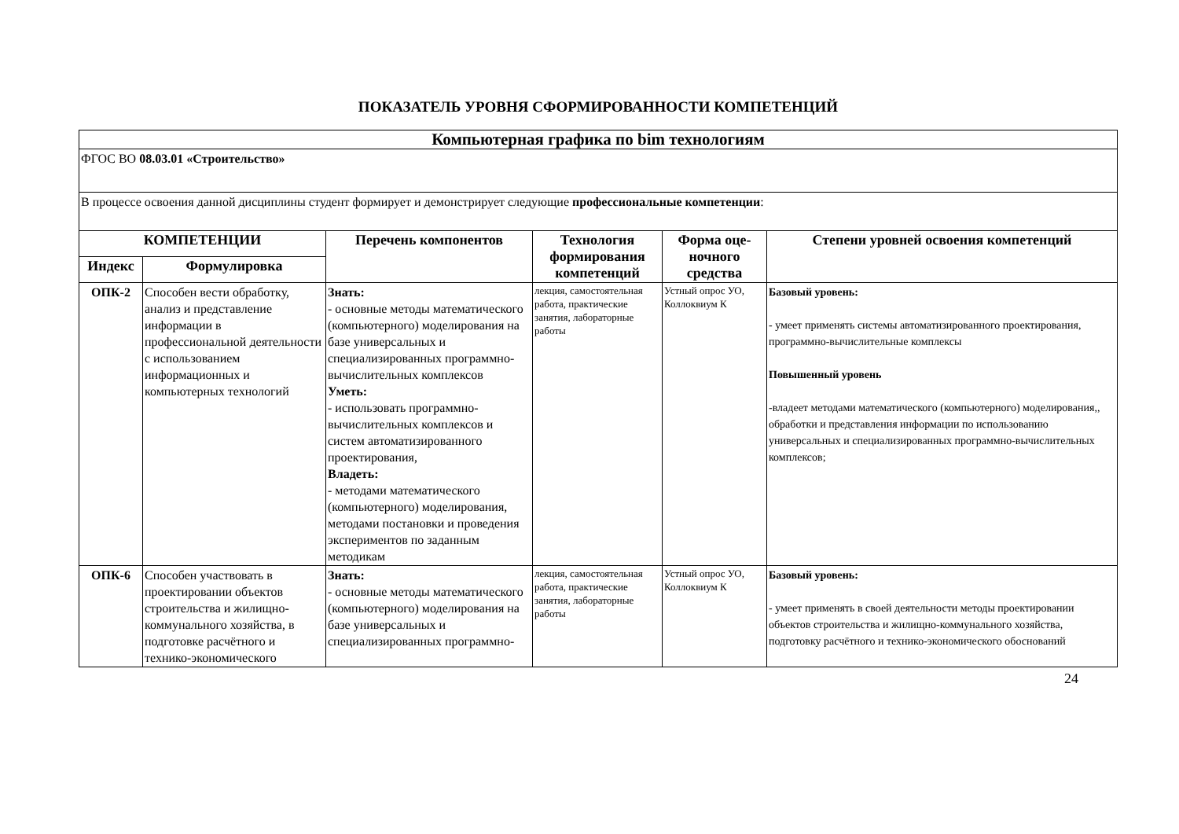ПОКАЗАТЕЛЬ УРОВНЯ СФОРМИРОВАННОСТИ КОМПЕТЕНЦИЙ
| Компьютерная графика по bim технологиям | | | | | |
| ФГОС ВО 08.03.01 «Строительство» | | | | | |
| В процессе освоения данной дисциплины студент формирует и демонстрирует следующие профессиональные компетенции : | | | | | |
| КОМПЕТЕНЦИИ | | Перечень компонентов | Технология формирования компетенций | Форма оце-ночного средства | Степени уровней освоения компетенций |
| Индекс | Формулировка | | | | |
| ОПК-2 | Способен вести обработку, анализ и представление информации в профессиональной деятельности с использованием информационных и компьютерных технологий | Знать: - основные методы математического (компьютерного) моделирования на базе универсальных и специализированных программно-вычислительных комплексов Уметь: - использовать программно-вычислительных комплексов и систем автоматизированного проектирования, Владеть: - методами математического (компьютерного) моделирования, методами постановки и проведения экспериментов по заданным методикам | лекция, самостоятельная работа, практические занятия, лабораторные работы | Устный опрос УО, Коллоквиум К | Базовый уровень: - умеет применять системы автоматизированного проектирования, программно-вычислительные комплексы Повышенный уровень -владеет методами математического (компьютерного) моделирования,, обработки и представления информации по использованию универсальных и специализированных программно-вычислительных комплексов; |
| ОПК-6 | Способен участвовать в проектировании объектов строительства и жилищно-коммунального хозяйства, в подготовке расчётного и технико-экономического | Знать: - основные методы математического (компьютерного) моделирования на базе универсальных и специализированных программно- | лекция, самостоятельная работа, практические занятия, лабораторные работы | Устный опрос УО, Коллоквиум К | Базовый уровень: - умеет применять в своей деятельности методы проектировании объектов строительства и жилищно-коммунального хозяйства, подготовку расчётного и технико-экономического обоснований |
24